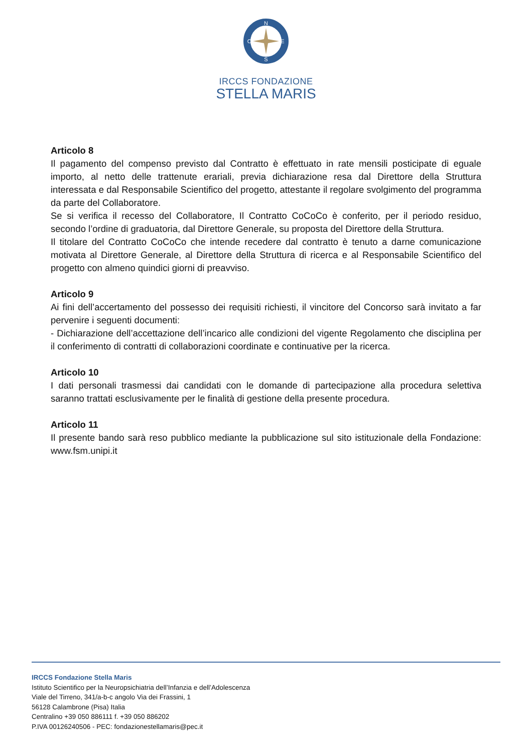N
S
O
E
IRCCS FONDAZIONE
STELLA MARIS
Articolo 8
Il pagamento del compenso previsto dal Contratto è effettuato in rate mensili posticipate di eguale importo, al netto delle trattenute erariali, previa dichiarazione resa dal Direttore della Struttura interessata e dal Responsabile Scientifico del progetto, attestante il regolare svolgimento del programma da parte del Collaboratore.
Se si verifica il recesso del Collaboratore, Il Contratto CoCoCo è conferito, per il periodo residuo, secondo l’ordine di graduatoria, dal Direttore Generale, su proposta del Direttore della Struttura.
Il titolare del Contratto CoCoCo che intende recedere dal contratto è tenuto a darne comunicazione motivata al Direttore Generale, al Direttore della Struttura di ricerca e al Responsabile Scientifico del progetto con almeno quindici giorni di preavviso.
Articolo 9
Ai fini dell’accertamento del possesso dei requisiti richiesti, il vincitore del Concorso sarà invitato a far pervenire i seguenti documenti:
- Dichiarazione dell’accettazione dell’incarico alle condizioni del vigente Regolamento che disciplina per il conferimento di contratti di collaborazioni coordinate e continuative per la ricerca.
Articolo 10
I dati personali trasmessi dai candidati con le domande di partecipazione alla procedura selettiva saranno trattati esclusivamente per le finalità di gestione della presente procedura.
Articolo 11
Il presente bando sarà reso pubblico mediante la pubblicazione sul sito istituzionale della Fondazione: www.fsm.unipi.it
IRCCS Fondazione Stella Maris
Istituto Scientifico per la Neuropsichiatria dell’Infanzia e dell’Adolescenza
Viale del Tirreno, 341/a-b-c angolo Via dei Frassini, 1
56128 Calambrone (Pisa) Italia
Centralino +39 050 886111 f. +39 050 886202
P.IVA 00126240506 - PEC: fondazionestellamaris@pec.it